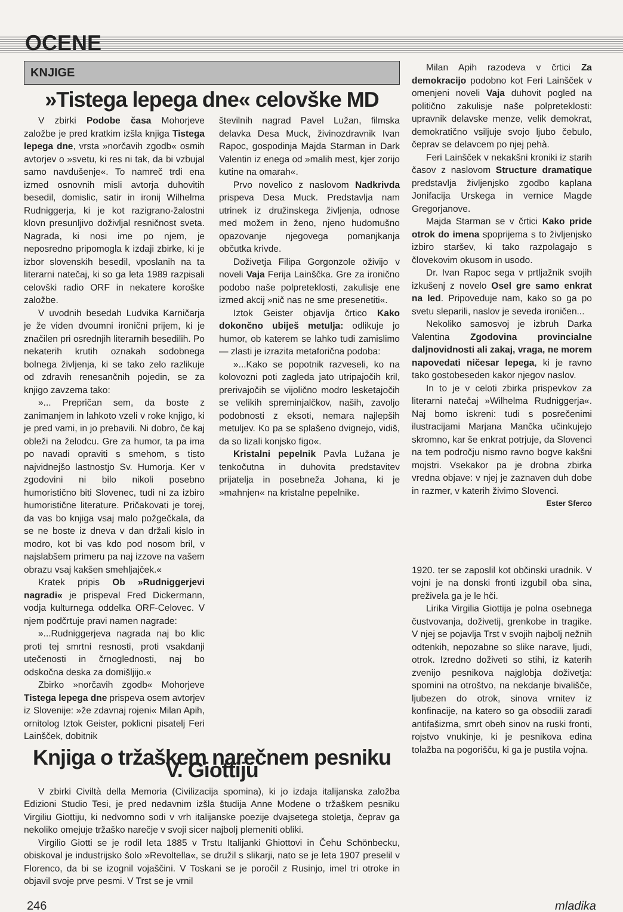OCENE
KNJIGE
»Tistega lepega dne« celovške MD
V zbirki Podobe časa Mohorjeve založbe je pred kratkim izšla knjiga Tistega lepega dne, vrsta »norčavih zgodb« osmih avtorjev o »svetu, ki res ni tak, da bi vzbujal samo navdušenje«. To namreč trdi ena izmed osnovnih misli avtorja duhovitih besedil, domislic, satir in ironij Wilhelma Rudniggerja, ki je kot razigrano-žalostni klovn presunljivo doživljal resničnost sveta. Nagrada, ki nosi ime po njem, je neposredno pripomogla k izdaji zbirke, ki je izbor slovenskih besedil, vposlanih na ta literarni natečaj, ki so ga leta 1989 razpisali celovški radio ORF in nekatere koroške založbe.
V uvodnih besedah Ludvika Karničarja je že viden dvoumni ironični prijem, ki je značilen pri osrednjih literarnih besedilih. Po nekaterih krutih oznakah sodobnega bolnega življenja, ki se tako zelo razlikuje od zdravih renesančnih pojedin, se za knjigo zavzema tako:
»... Prepričan sem, da boste z zanimanjem in lahkoto vzeli v roke knjigo, ki je pred vami, in jo prebavili. Ni dobro, če kaj obleži na želodcu. Gre za humor, ta pa ima po navadi opraviti s smehom, s tisto najvidnejšo lastnostjo Sv. Humorja. Ker v zgodovini ni bilo nikoli posebno humoristično biti Slovenec, tudi ni za izbiro humoristične literature. Pričakovati je torej, da vas bo knjiga vsaj malo požgečkala, da se ne boste iz dneva v dan držali kislo in modro, kot bi vas kdo pod nosom bril, v najslabšem primeru pa naj izzove na vašem obrazu vsaj kakšen smehljajček.«
Kratek pripis Ob »Rudniggerjevi nagradi« je prispeval Fred Dickermann, vodja kulturnega oddelka ORF-Celovec. V njem podčrtuje pravi namen nagrade:
»...Rudniggerjeva nagrada naj bo klic proti tej smrtni resnosti, proti vsakdanji utečenosti in črnoglednosti, naj bo odskočna deska za domišljijo.«
Zbirko »norčavih zgodb« Mohorjeve Tistega lepega dne prispeva osem avtorjev iz Slovenije: »že zdavnaj rojeni« Milan Apih, ornitolog Iztok Geister, poklicni pisatelj Feri Lainšček, dobitnik
številnih nagrad Pavel Lužan, filmska delavka Desa Muck, živinozdravnik Ivan Rapoc, gospodinja Majda Starman in Dark Valentin iz enega od »malih mest, kjer zorijo kutine na omarah«.
Prvo novelico z naslovom Nadkrivda prispeva Desa Muck. Predstavlja nam utrinek iz družinskega življenja, odnose med možem in ženo, njeno hudomušno opazovanje njegovega pomanjkanja občutka krivde.
Doživetja Filipa Gorgonzole oživijo v noveli Vaja Ferija Lainščka. Gre za ironično podobo naše polpreteklosti, zakulisje ene izmed akcij »nič nas ne sme presenetiti«.
Iztok Geister objavlja črtico Kako dokončno ubiješ metulja: odlikuje jo humor, ob katerem se lahko tudi zamislimo — zlasti je izrazita metaforična podoba:
»...Kako se popotnik razveseli, ko na kolovozni poti zagleda jato utripajočih kril, prerivajočih se vijolično modro lesketajočih se velikih spreminjalčkov, naših, zavoljo podobnosti z eksoti, nemara najlepših metuljev. Ko pa se splašeno dvignejo, vidiš, da so lizali konjsko figo«.
Kristalni pepelnik Pavla Lužana je tenkočutna in duhovita predstavitev prijatelja in posebneža Johana, ki je »mahnjen« na kristalne pepelnike.
Knjiga o tržaškem narečnem pesniku V. Giottiju
V zbirki Civiltà della Memoria (Civilizacija spomina), ki jo izdaja italijanska založba Edizioni Studio Tesi, je pred nedavnim izšla študija Anne Modene o tržaškem pesniku Virgiliu Giottiju, ki nedvomno sodi v vrh italijanske poezije dvajsetega stoletja, čeprav ga nekoliko omejuje tržaško narečje v svoji sicer najbolj plemeniti obliki.
Virgilio Giotti se je rodil leta 1885 v Trstu Italijanki Ghiottovi in Čehu Schönbecku, obiskoval je industrijsko šolo »Revoltella«, se družil s slikarji, nato se je leta 1907 preselil v Florenco, da bi se izognil vojaščini. V Toskani se je poročil z Rusinjo, imel tri otroke in objavil svoje prve pesmi. V Trst se je vrnil
Milan Apih razodeva v črtici Za demokracijo podobno kot Feri Lainšček v omenjeni noveli Vaja duhovit pogled na politično zakulisje naše polpreteklosti: upravnik delavske menze, velik demokrat, demokratično vsiljuje svojo ljubo čebulo, čeprav se delavcem po njej pehà.
Feri Lainšček v nekakšni kroniki iz starih časov z naslovom Structure dramatique predstavlja življenjsko zgodbo kaplana Jonifacija Urskega in vernice Magde Gregorjanove.
Majda Starman se v črtici Kako pride otrok do imena spoprijema s to življenjsko izbiro staršev, ki tako razpolagajo s človekovim okusom in usodo.
Dr. Ivan Rapoc sega v prtljažnik svojih izkušenj z novelo Osel gre samo enkrat na led. Pripoveduje nam, kako so ga po svetu sleparili, naslov je seveda ironičen...
Nekoliko samosvoj je izbruh Darka Valentina Zgodovina provincialne daljnovidnosti ali zakaj, vraga, ne morem napovedati ničesar lepega, ki je ravno tako gostobeseden kakor njegov naslov.
In to je v celoti zbirka prispevkov za literarni natečaj »Wilhelma Rudniggerja«. Naj bomo iskreni: tudi s posrečenimi ilustracijami Marjana Mančka učinkujejo skromno, kar še enkrat potrjuje, da Slovenci na tem področju nismo ravno bogve kakšni mojstri. Vsekakor pa je drobna zbirka vredna objave: v njej je zaznaven duh dobe in razmer, v katerih živimo Slovenci.
Ester Sferco
1920. ter se zaposlil kot občinski uradnik. V vojni je na donski fronti izgubil oba sina, preživela ga je le hči.
Lirika Virgilia Giottija je polna osebnega čustvovanja, doživetij, grenkobe in tragike. V njej se pojavlja Trst v svojih najbolj nežnih odtenkih, nepozabne so slike narave, ljudi, otrok. Izredno doživeti so stihi, iz katerih zvenijo pesnikova najglobja doživetja: spomini na otroštvo, na nekdanje bivališče, ljubezen do otrok, sinova vrnitev iz konfinacije, na katero so ga obsodili zaradi antifašizma, smrt obeh sinov na ruski fronti, rojstvo vnukinje, ki je pesnikova edina tolažba na pogorišču, ki ga je pustila vojna.
246 mladika